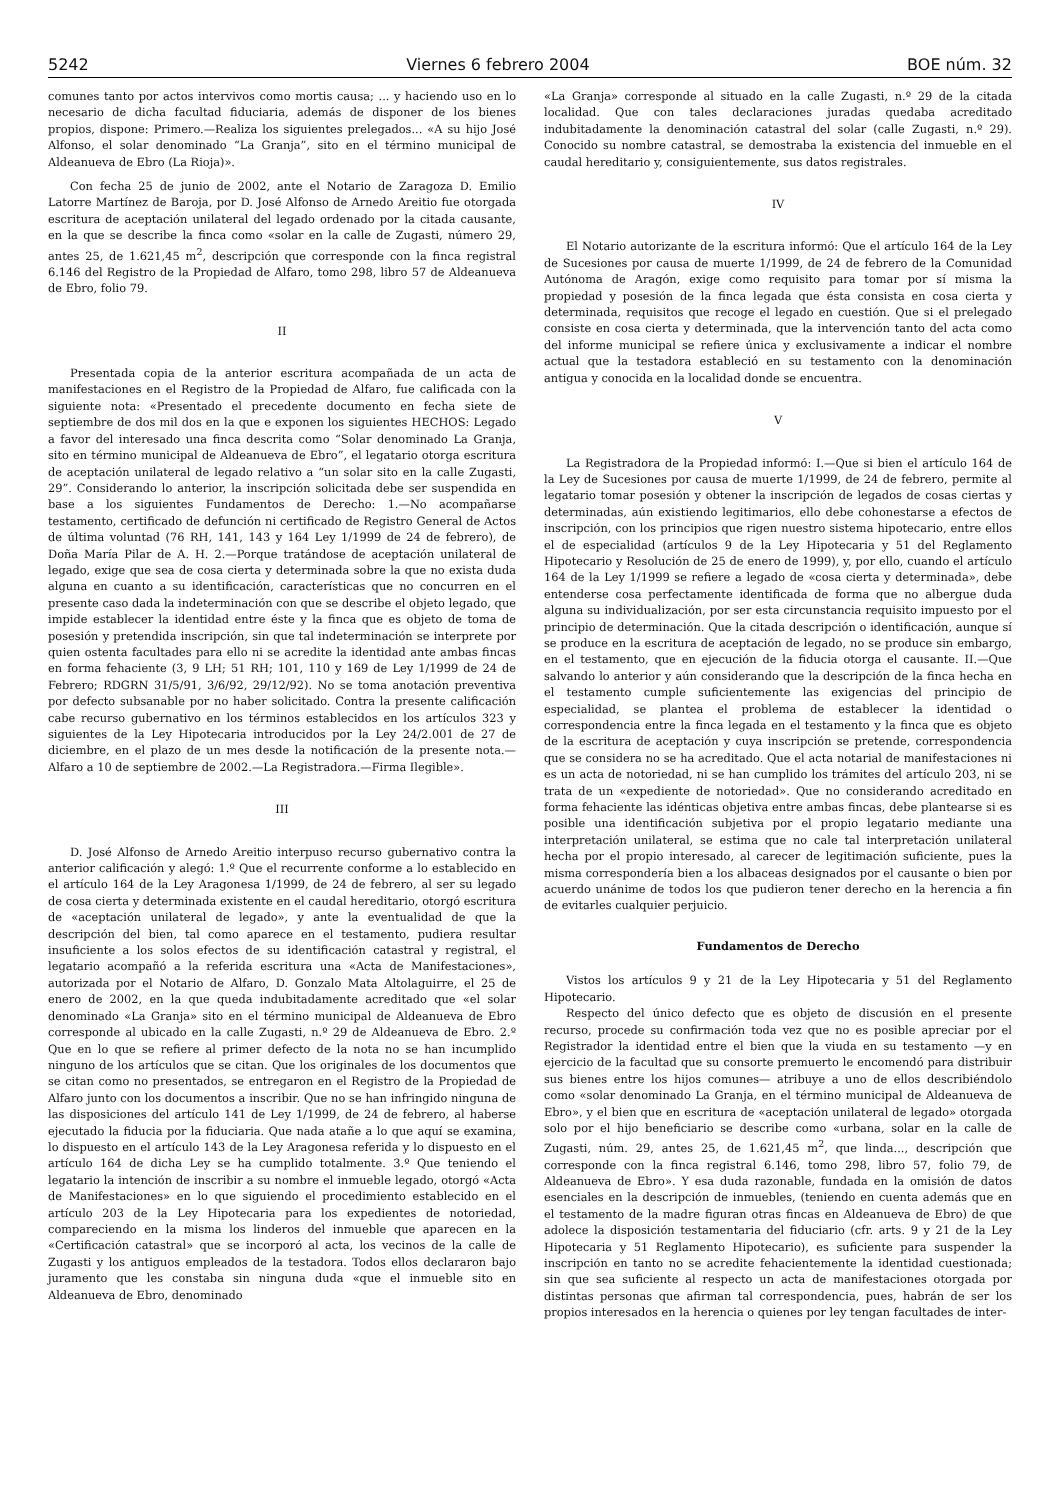5242 Viernes 6 febrero 2004 BOE núm. 32
comunes tanto por actos intervivos como mortis causa; ... y haciendo uso en lo necesario de dicha facultad fiduciaria, además de disponer de los bienes propios, dispone: Primero.—Realiza los siguientes prelegados... «A su hijo José Alfonso, el solar denominado “La Granja”, sito en el término municipal de Aldeanueva de Ebro (La Rioja)».
Con fecha 25 de junio de 2002, ante el Notario de Zaragoza D. Emilio Latorre Martínez de Baroja, por D. José Alfonso de Arnedo Areitio fue otorgada escritura de aceptación unilateral del legado ordenado por la citada causante, en la que se describe la finca como «solar en la calle de Zugasti, número 29, antes 25, de 1.621,45 m<sup>2</sup>, descripción que corresponde con la finca registral 6.146 del Registro de la Propiedad de Alfaro, tomo 298, libro 57 de Aldeanueva de Ebro, folio 79.
II
Presentada copia de la anterior escritura acompañada de un acta de manifestaciones en el Registro de la Propiedad de Alfaro, fue calificada con la siguiente nota: «Presentado el precedente documento en fecha siete de septiembre de dos mil dos en la que e exponen los siguientes HECHOS: Legado a favor del interesado una finca descrita como “Solar denominado La Granja, sito en término municipal de Aldeanueva de Ebro”, el legatario otorga escritura de aceptación unilateral de legado relativo a “un solar sito en la calle Zugasti, 29”. Considerando lo anterior, la inscripción solicitada debe ser suspendida en base a los siguientes Fundamentos de Derecho: 1.—No acompañarse testamento, certificado de defunción ni certificado de Registro General de Actos de última voluntad (76 RH, 141, 143 y 164 Ley 1/1999 de 24 de febrero), de Doña María Pilar de A. H. 2.—Porque tratándose de aceptación unilateral de legado, exige que sea de cosa cierta y determinada sobre la que no exista duda alguna en cuanto a su identificación, características que no concurren en el presente caso dada la indeterminación con que se describe el objeto legado, que impide establecer la identidad entre éste y la finca que es objeto de toma de posesión y pretendida inscripción, sin que tal indeterminación se interprete por quien ostenta facultades para ello ni se acredite la identidad ante ambas fincas en forma fehaciente (3, 9 LH; 51 RH; 101, 110 y 169 de Ley 1/1999 de 24 de Febrero; RDGRN 31/5/91, 3/6/92, 29/12/92). No se toma anotación preventiva por defecto subsanable por no haber solicitado. Contra la presente calificación cabe recurso gubernativo en los términos establecidos en los artículos 323 y siguientes de la Ley Hipotecaria introducidos por la Ley 24/2.001 de 27 de diciembre, en el plazo de un mes desde la notificación de la presente nota.—Alfaro a 10 de septiembre de 2002.—La Registradora.—Firma Ilegible».
III
D. José Alfonso de Arnedo Areitio interpuso recurso gubernativo contra la anterior calificación y alegó: 1.º Que el recurrente conforme a lo establecido en el artículo 164 de la Ley Aragonesa 1/1999, de 24 de febrero, al ser su legado de cosa cierta y determinada existente en el caudal hereditario, otorgó escritura de «aceptación unilateral de legado», y ante la eventualidad de que la descripción del bien, tal como aparece en el testamento, pudiera resultar insuficiente a los solos efectos de su identificación catastral y registral, el legatario acompañó a la referida escritura una «Acta de Manifestaciones», autorizada por el Notario de Alfaro, D. Gonzalo Mata Altolaguirre, el 25 de enero de 2002, en la que queda indubitadamente acreditado que «el solar denominado «La Granja» sito en el término municipal de Aldeanueva de Ebro corresponde al ubicado en la calle Zugasti, n.º 29 de Aldeanueva de Ebro. 2.º Que en lo que se refiere al primer defecto de la nota no se han incumplido ninguno de los artículos que se citan. Que los originales de los documentos que se citan como no presentados, se entregaron en el Registro de la Propiedad de Alfaro junto con los documentos a inscribir. Que no se han infringido ninguna de las disposiciones del artículo 141 de Ley 1/1999, de 24 de febrero, al haberse ejecutado la fiducia por la fiduciaria. Que nada atañe a lo que aquí se examina, lo dispuesto en el artículo 143 de la Ley Aragonesa referida y lo dispuesto en el artículo 164 de dicha Ley se ha cumplido totalmente. 3.º Que teniendo el legatario la intención de inscribir a su nombre el inmueble legado, otorgó «Acta de Manifestaciones» en lo que siguiendo el procedimiento establecido en el artículo 203 de la Ley Hipotecaria para los expedientes de notoriedad, compareciendo en la misma los linderos del inmueble que aparecen en la «Certificación catastral» que se incorporó al acta, los vecinos de la calle de Zugasti y los antiguos empleados de la testadora. Todos ellos declararon bajo juramento que les constaba sin ninguna duda «que el inmueble sito en Aldeanueva de Ebro, denominado
«La Granja» corresponde al situado en la calle Zugasti, n.º 29 de la citada localidad. Que con tales declaraciones juradas quedaba acreditado indubitadamente la denominación catastral del solar (calle Zugasti, n.º 29). Conocido su nombre catastral, se demostraba la existencia del inmueble en el caudal hereditario y, consiguientemente, sus datos registrales.
IV
El Notario autorizante de la escritura informó: Que el artículo 164 de la Ley de Sucesiones por causa de muerte 1/1999, de 24 de febrero de la Comunidad Autónoma de Aragón, exige como requisito para tomar por sí misma la propiedad y posesión de la finca legada que ésta consista en cosa cierta y determinada, requisitos que recoge el legado en cuestión. Que si el prelegado consiste en cosa cierta y determinada, que la intervención tanto del acta como del informe municipal se refiere única y exclusivamente a indicar el nombre actual que la testadora estableció en su testamento con la denominación antigua y conocida en la localidad donde se encuentra.
V
La Registradora de la Propiedad informó: I.—Que si bien el artículo 164 de la Ley de Sucesiones por causa de muerte 1/1999, de 24 de febrero, permite al legatario tomar posesión y obtener la inscripción de legados de cosas ciertas y determinadas, aún existiendo legitimarios, ello debe cohonestarse a efectos de inscripción, con los principios que rigen nuestro sistema hipotecario, entre ellos el de especialidad (artículos 9 de la Ley Hipotecaria y 51 del Reglamento Hipotecario y Resolución de 25 de enero de 1999), y, por ello, cuando el artículo 164 de la Ley 1/1999 se refiere a legado de «cosa cierta y determinada», debe entenderse cosa perfectamente identificada de forma que no albergue duda alguna su individualización, por ser esta circunstancia requisito impuesto por el principio de determinación. Que la citada descripción o identificación, aunque sí se produce en la escritura de aceptación de legado, no se produce sin embargo, en el testamento, que en ejecución de la fiducia otorga el causante. II.—Que salvando lo anterior y aún considerando que la descripción de la finca hecha en el testamento cumple suficientemente las exigencias del principio de especialidad, se plantea el problema de establecer la identidad o correspondencia entre la finca legada en el testamento y la finca que es objeto de la escritura de aceptación y cuya inscripción se pretende, correspondencia que se considera no se ha acreditado. Que el acta notarial de manifestaciones ni es un acta de notoriedad, ni se han cumplido los trámites del artículo 203, ni se trata de un «expediente de notoriedad». Que no considerando acreditado en forma fehaciente las idénticas objetiva entre ambas fincas, debe plantearse si es posible una identificación subjetiva por el propio legatario mediante una interpretación unilateral, se estima que no cale tal interpretación unilateral hecha por el propio interesado, al carecer de legitimación suficiente, pues la misma correspondería bien a los albaceas designados por el causante o bien por acuerdo unánime de todos los que pudieron tener derecho en la herencia a fin de evitarles cualquier perjuicio.
Fundamentos de Derecho
Vistos los artículos 9 y 21 de la Ley Hipotecaria y 51 del Reglamento Hipotecario.
Respecto del único defecto que es objeto de discusión en el presente recurso, procede su confirmación toda vez que no es posible apreciar por el Registrador la identidad entre el bien que la viuda en su testamento —y en ejercicio de la facultad que su consorte premuerto le encomendó para distribuir sus bienes entre los hijos comunes— atribuye a uno de ellos describiéndolo como «solar denominado La Granja, en el término municipal de Aldeanueva de Ebro», y el bien que en escritura de «aceptación unilateral de legado» otorgada solo por el hijo beneficiario se describe como «urbana, solar en la calle de Zugasti, núm. 29, antes 25, de 1.621,45 m<sup>2</sup>, que linda..., descripción que corresponde con la finca registral 6.146, tomo 298, libro 57, folio 79, de Aldeanueva de Ebro». Y esa duda razonable, fundada en la omisión de datos esenciales en la descripción de inmuebles, (teniendo en cuenta además que en el testamento de la madre figuran otras fincas en Aldeanueva de Ebro) de que adolece la disposición testamentaria del fiduciario (cfr. arts. 9 y 21 de la Ley Hipotecaria y 51 Reglamento Hipotecario), es suficiente para suspender la inscripción en tanto no se acredite fehacientemente la identidad cuestionada; sin que sea suficiente al respecto un acta de manifestaciones otorgada por distintas personas que afirman tal correspondencia, pues, habrán de ser los propios interesados en la herencia o quienes por ley tengan facultades de inter-